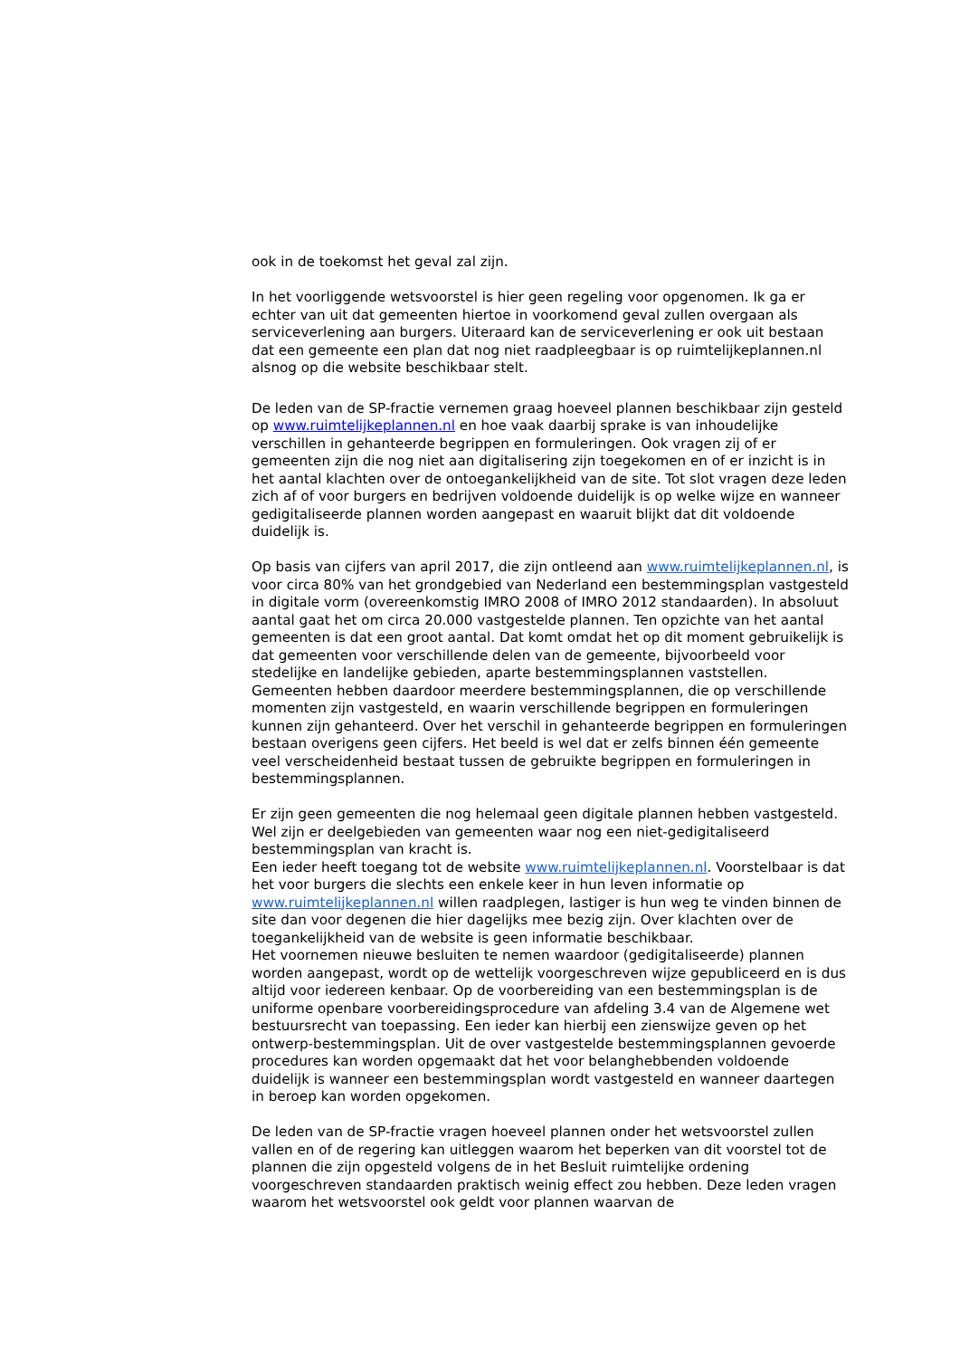ook in de toekomst het geval zal zijn.
In het voorliggende wetsvoorstel is hier geen regeling voor opgenomen. Ik ga er echter van uit dat gemeenten hiertoe in voorkomend geval zullen overgaan als serviceverlening aan burgers. Uiteraard kan de serviceverlening er ook uit bestaan dat een gemeente een plan dat nog niet raadpleegbaar is op ruimtelijkeplannen.nl alsnog op die website beschikbaar stelt.
De leden van de SP-fractie vernemen graag hoeveel plannen beschikbaar zijn gesteld op www.ruimtelijkeplannen.nl en hoe vaak daarbij sprake is van inhoudelijke verschillen in gehanteerde begrippen en formuleringen. Ook vragen zij of er gemeenten zijn die nog niet aan digitalisering zijn toegekomen en of er inzicht is in het aantal klachten over de ontoegankelijkheid van de site. Tot slot vragen deze leden zich af of voor burgers en bedrijven voldoende duidelijk is op welke wijze en wanneer gedigitaliseerde plannen worden aangepast en waaruit blijkt dat dit voldoende duidelijk is.
Op basis van cijfers van april 2017, die zijn ontleend aan www.ruimtelijkeplannen.nl, is voor circa 80% van het grondgebied van Nederland een bestemmingsplan vastgesteld in digitale vorm (overeenkomstig IMRO 2008 of IMRO 2012 standaarden). In absoluut aantal gaat het om circa 20.000 vastgestelde plannen. Ten opzichte van het aantal gemeenten is dat een groot aantal. Dat komt omdat het op dit moment gebruikelijk is dat gemeenten voor verschillende delen van de gemeente, bijvoorbeeld voor stedelijke en landelijke gebieden, aparte bestemmingsplannen vaststellen. Gemeenten hebben daardoor meerdere bestemmingsplannen, die op verschillende momenten zijn vastgesteld, en waarin verschillende begrippen en formuleringen kunnen zijn gehanteerd. Over het verschil in gehanteerde begrippen en formuleringen bestaan overigens geen cijfers. Het beeld is wel dat er zelfs binnen één gemeente veel verscheidenheid bestaat tussen de gebruikte begrippen en formuleringen in bestemmingsplannen.
Er zijn geen gemeenten die nog helemaal geen digitale plannen hebben vastgesteld. Wel zijn er deelgebieden van gemeenten waar nog een niet-gedigitaliseerd bestemmingsplan van kracht is.
Een ieder heeft toegang tot de website www.ruimtelijkeplannen.nl. Voorstelbaar is dat het voor burgers die slechts een enkele keer in hun leven informatie op www.ruimtelijkeplannen.nl willen raadplegen, lastiger is hun weg te vinden binnen de site dan voor degenen die hier dagelijks mee bezig zijn. Over klachten over de toegankelijkheid van de website is geen informatie beschikbaar.
Het voornemen nieuwe besluiten te nemen waardoor (gedigitaliseerde) plannen worden aangepast, wordt op de wettelijk voorgeschreven wijze gepubliceerd en is dus altijd voor iedereen kenbaar. Op de voorbereiding van een bestemmingsplan is de uniforme openbare voorbereidingsprocedure van afdeling 3.4 van de Algemene wet bestuursrecht van toepassing. Een ieder kan hierbij een zienswijze geven op het ontwerp-bestemmingsplan. Uit de over vastgestelde bestemmingsplannen gevoerde procedures kan worden opgemaakt dat het voor belanghebbenden voldoende duidelijk is wanneer een bestemmingsplan wordt vastgesteld en wanneer daartegen in beroep kan worden opgekomen.
De leden van de SP-fractie vragen hoeveel plannen onder het wetsvoorstel zullen vallen en of de regering kan uitleggen waarom het beperken van dit voorstel tot de plannen die zijn opgesteld volgens de in het Besluit ruimtelijke ordening voorgeschreven standaarden praktisch weinig effect zou hebben. Deze leden vragen waarom het wetsvoorstel ook geldt voor plannen waarvan de